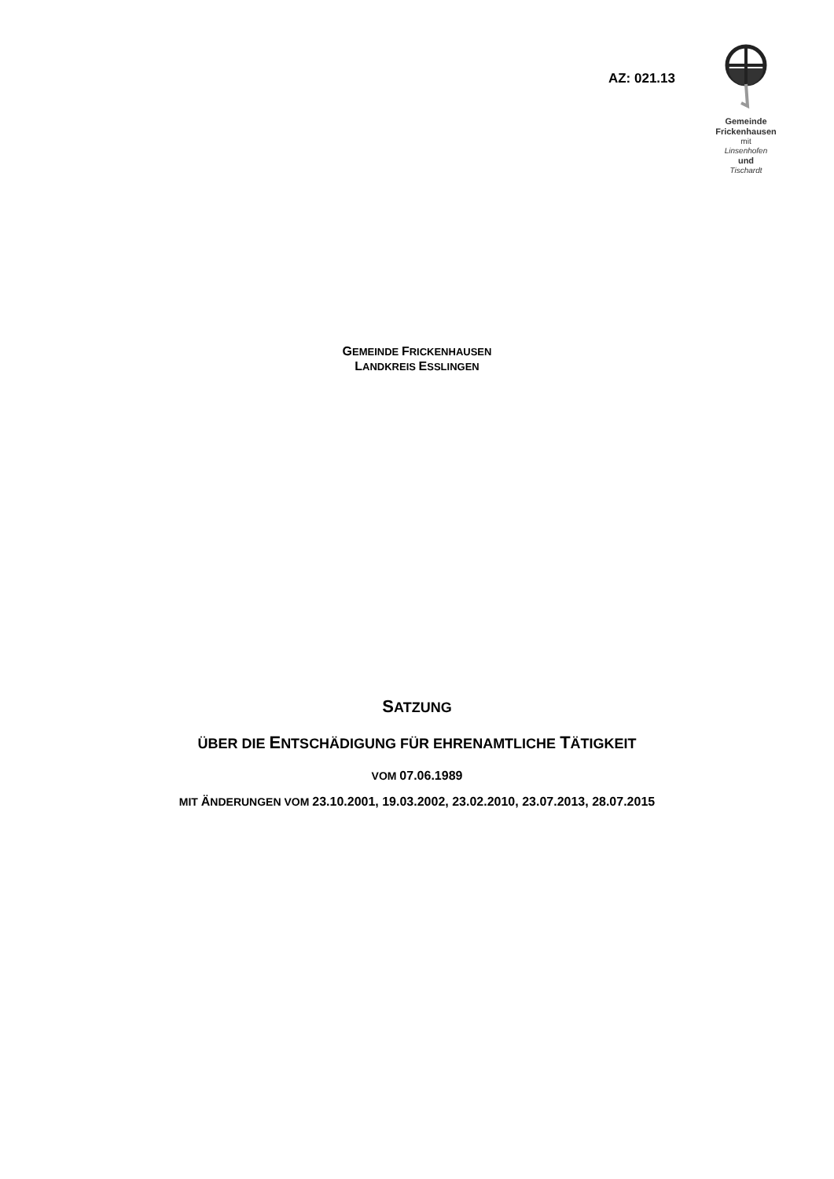AZ: 021.13
Gemeinde
Frickenhausen
mit
Linsenhofen
und
Tischardt
GEMEINDE FRICKENHAUSEN
LANDKREIS ESSLINGEN
SATZUNG
ÜBER DIE ENTSCHÄDIGUNG FÜR EHRENAMTLICHE TÄTIGKEIT
VOM 07.06.1989
MIT ÄNDERUNGEN VOM 23.10.2001, 19.03.2002, 23.02.2010, 23.07.2013, 28.07.2015